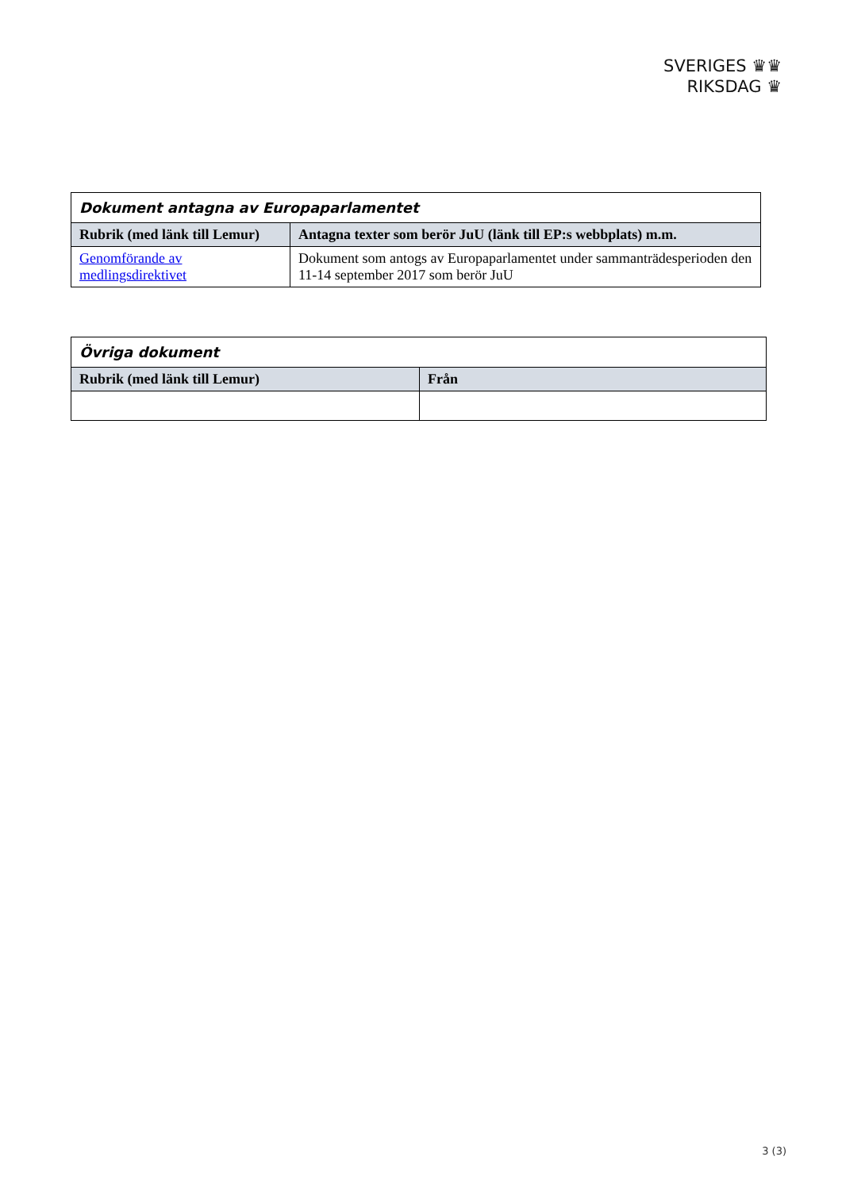SVERIGES ♛♛
RIKSDAG ♛
| Dokument antagna av Europaparlamentet | |
| Rubrik (med länk till Lemur) | Antagna texter som berör JuU (länk till EP:s webbplats) m.m. |
| Genomförande av medlingsdirektivet | Dokument som antogs av Europaparlamentet under sammanträdesperioden den 11-14 september 2017 som berör JuU |
| Övriga dokument | |
| Rubrik (med länk till Lemur) | Från |
3 (3)